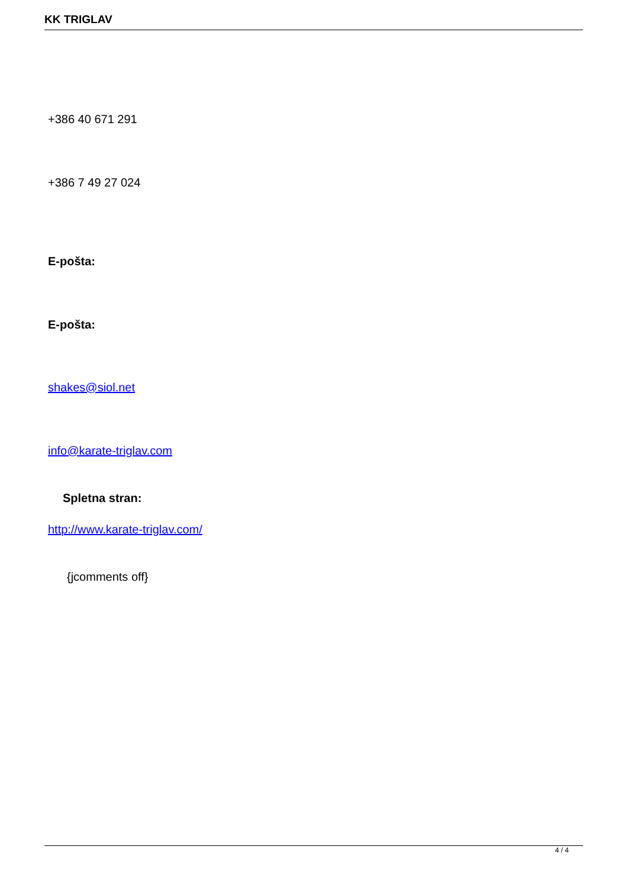KK TRIGLAV
+386 40 671 291
+386 7 49 27 024
E-pošta:
E-pošta:
shakes@siol.net
info@karate-triglav.com
Spletna stran:
http://www.karate-triglav.com/
{jcomments off}
4 / 4